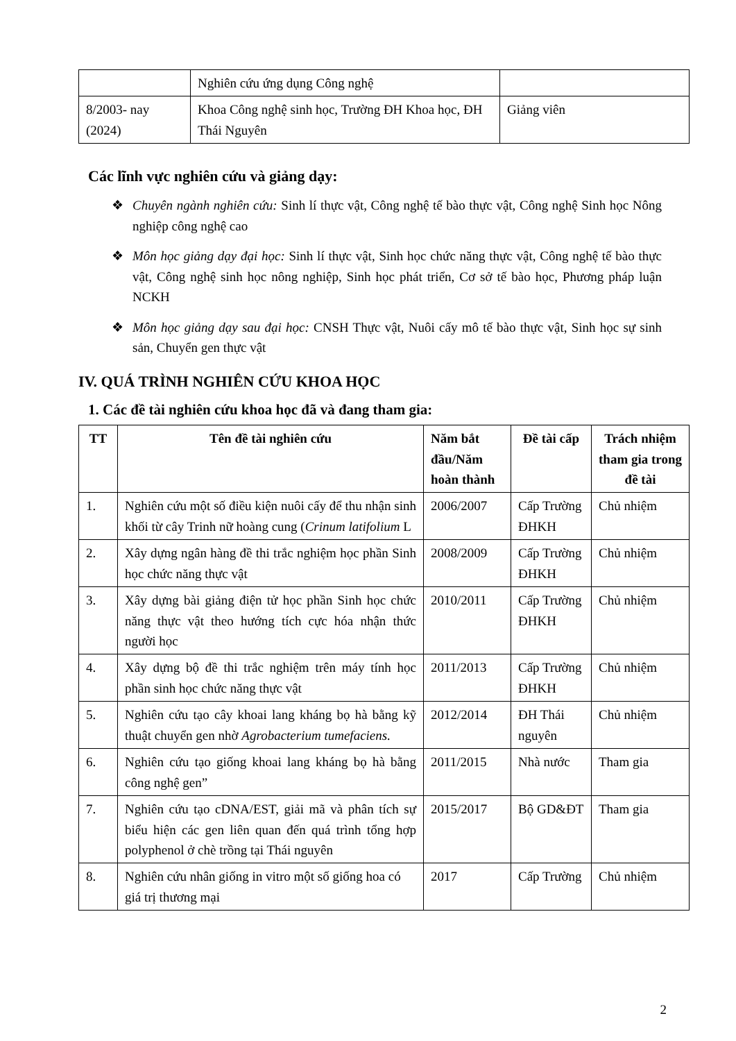| | Nghiên cứu ứng dụng Công nghệ | |
| 8/2003- nay (2024) | Khoa Công nghệ sinh học, Trường ĐH Khoa học, ĐH Thái Nguyên | Giảng viên |
Các lĩnh vực nghiên cứu và giảng dạy:
❖ Chuyên ngành nghiên cứu: Sinh lí thực vật, Công nghệ tế bào thực vật, Công nghệ Sinh học Nông nghiệp công nghệ cao
❖ Môn học giảng dạy đại học: Sinh lí thực vật, Sinh học chức năng thực vật, Công nghệ tế bào thực vật, Công nghệ sinh học nông nghiệp, Sinh học phát triển, Cơ sở tế bào học, Phương pháp luận NCKH
❖ Môn học giảng dạy sau đại học: CNSH Thực vật, Nuôi cấy mô tế bào thực vật, Sinh học sự sinh sản, Chuyển gen thực vật
IV. QUÁ TRÌNH NGHIÊN CỨU KHOA HỌC
1. Các đề tài nghiên cứu khoa học đã và đang tham gia:
| TT | Tên đề tài nghiên cứu | Năm bắt đầu/Năm hoàn thành | Đề tài cấp | Trách nhiệm tham gia trong đề tài |
| --- | --- | --- | --- | --- |
| 1. | Nghiên cứu một số điều kiện nuôi cấy để thu nhận sinh khối từ cây Trinh nữ hoàng cung ( Crinum latifolium L | 2006/2007 | Cấp Trường ĐHKH | Chủ nhiệm |
| 2. | Xây dựng ngân hàng đề thi trắc nghiệm học phần Sinh học chức năng thực vật | 2008/2009 | Cấp Trường ĐHKH | Chủ nhiệm |
| 3. | Xây dựng bài giảng điện tử học phần Sinh học chức năng thực vật theo hướng tích cực hóa nhận thức người học | 2010/2011 | Cấp Trường ĐHKH | Chủ nhiệm |
| 4. | Xây dựng bộ đề thi trắc nghiệm trên máy tính học phần sinh học chức năng thực vật | 2011/2013 | Cấp Trường ĐHKH | Chủ nhiệm |
| 5. | Nghiên cứu tạo cây khoai lang kháng bọ hà bằng kỹ thuật chuyển gen nhờ Agrobacterium tumefaciens. | 2012/2014 | ĐH Thái nguyên | Chủ nhiệm |
| 6. | Nghiên cứu tạo giống khoai lang kháng bọ hà bằng công nghệ gen” | 2011/2015 | Nhà nước | Tham gia |
| 7. | Nghiên cứu tạo cDNA/EST, giải mã và phân tích sự biểu hiện các gen liên quan đến quá trình tổng hợp polyphenol ở chè trồng tại Thái nguyên | 2015/2017 | Bộ GD&ĐT | Tham gia |
| 8. | Nghiên cứu nhân giống in vitro một số giống hoa có giá trị thương mại | 2017 | Cấp Trường | Chủ nhiệm |
2